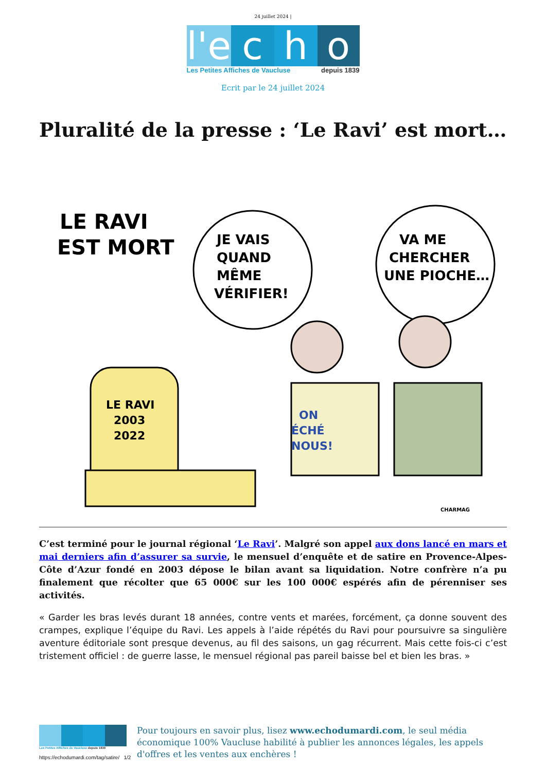24 juillet 2024 |
l'e
c
h
o
Les Petites Affiches de Vaucluse depuis 1839
Ecrit par le 24 juillet 2024
Pluralité de la presse : ‘Le Ravi’ est mort…
LE RAVI
EST MORT
JE VAIS
QUAND
MÊME
VÉRIFIER!
VA ME
CHERCHER
UNE PIOCHE…
LE RAVI
2003
2022
ON
ÉCHÉ
NOUS!
CHARMAG
C’est terminé pour le journal régional ‘Le Ravi’. Malgré son appel aux dons lancé en mars et mai derniers afin d’assurer sa survie, le mensuel d’enquête et de satire en Provence-Alpes-Côte d’Azur fondé en 2003 dépose le bilan avant sa liquidation. Notre confrère n’a pu finalement que récolter que 65 000€ sur les 100 000€ espérés afin de pérenniser ses activités.
« Garder les bras levés durant 18 années, contre vents et marées, forcément, ça donne souvent des crampes, explique l’équipe du Ravi. Les appels à l’aide répétés du Ravi pour poursuivre sa singulière aventure éditoriale sont presque devenus, au fil des saisons, un gag récurrent. Mais cette fois-ci c’est tristement officiel : de guerre lasse, le mensuel régional pas pareil baisse bel et bien les bras. »
Les Petites Affiches de Vaucluse depuis 1839
Pour toujours en savoir plus, lisez www.echodumardi.com, le seul média économique 100% Vaucluse habilité à publier les annonces légales, les appels d'offres et les ventes aux enchères !
https://echodumardi.com/tag/satire/ 1/2